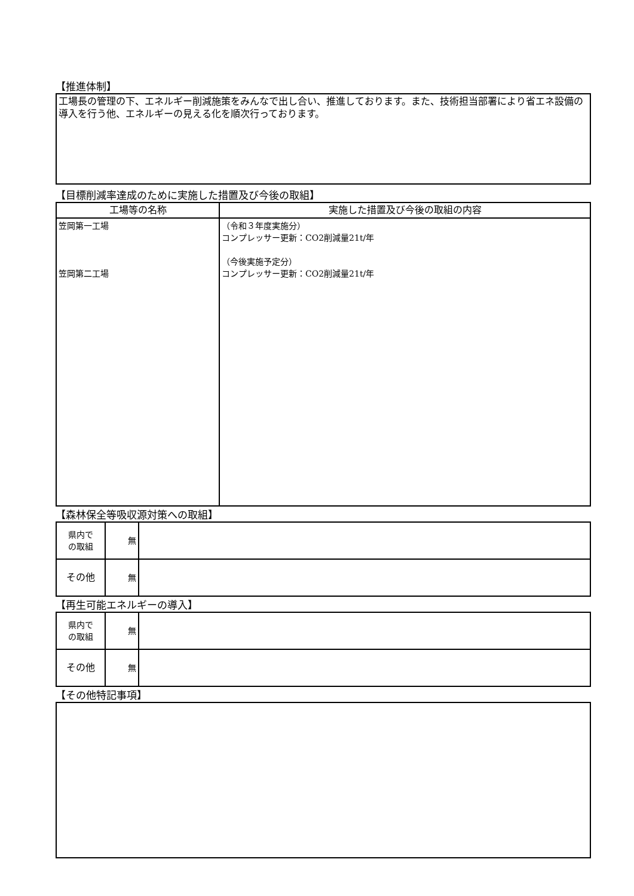【推進体制】
工場長の管理の下、エネルギー削減施策をみんなで出し合い、推進しております。また、技術担当部署により省エネ設備の導入を行う他、エネルギーの見える化を順次行っております。
【目標削減率達成のために実施した措置及び今後の取組】
| 工場等の名称 | 実施した措置及び今後の取組の内容 |
| --- | --- |
| 笠岡第一工場 笠岡第二工場 | （令和３年度実施分） コンプレッサー更新：CO2削減量21t/年 （今後実施予定分） コンプレッサー更新：CO2削減量21t/年 |
【森林保全等吸収源対策への取組】
| 県内で の取組 | 無 | |
| その他 | 無 | |
【再生可能エネルギーの導入】
| 県内で の取組 | 無 | |
| その他 | 無 | |
【その他特記事項】